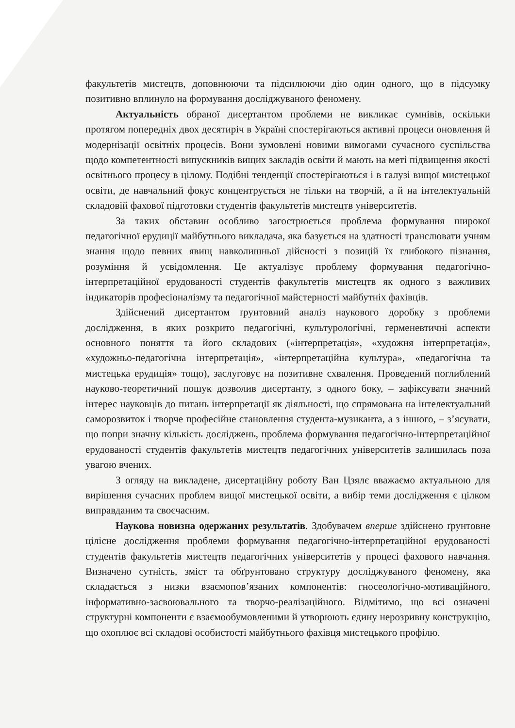факультетів мистецтв, доповнюючи та підсилюючи дію один одного, що в підсумку позитивно вплинуло на формування досліджуваного феномену.
Актуальність обраної дисертантом проблеми не викликає сумнівів, оскільки протягом попередніх двох десятиріч в Україні спостерігаються активні процеси оновлення й модернізації освітніх процесів. Вони зумовлені новими вимогами сучасного суспільства щодо компетентності випускників вищих закладів освіти й мають на меті підвищення якості освітнього процесу в цілому. Подібні тенденції спостерігаються і в галузі вищої мистецької освіти, де навчальний фокус концентрується не тільки на творчій, а й на інтелектуальній складовій фахової підготовки студентів факультетів мистецтв університетів.
За таких обставин особливо загострюється проблема формування широкої педагогічної ерудиції майбутнього викладача, яка базується на здатності транслювати учням знання щодо певних явищ навколишньої дійсності з позицій їх глибокого пізнання, розуміння й усвідомлення. Це актуалізує проблему формування педагогічно-інтерпретаційної ерудованості студентів факультетів мистецтв як одного з важливих індикаторів професіоналізму та педагогічної майстерності майбутніх фахівців.
Здійснений дисертантом ґрунтовний аналіз наукового доробку з проблеми дослідження, в яких розкрито педагогічні, культурологічні, герменевтичні аспекти основного поняття та його складових («інтерпретація», «художня інтерпретація», «художньо-педагогічна інтерпретація», «інтерпретаційна культура», «педагогічна та мистецька ерудиція» тощо), заслуговує на позитивне схвалення. Проведений поглиблений науково-теоретичний пошук дозволив дисертанту, з одного боку, – зафіксувати значний інтерес науковців до питань інтерпретації як діяльності, що спрямована на інтелектуальний саморозвиток і творче професійне становлення студента-музиканта, а з іншого, – з’ясувати, що попри значну кількість досліджень, проблема формування педагогічно-інтерпретаційної ерудованості студентів факультетів мистецтв педагогічних університетів залишилась поза увагою вчених.
З огляду на викладене, дисертаційну роботу Ван Цзялє вважаємо актуальною для вирішення сучасних проблем вищої мистецької освіти, а вибір теми дослідження є цілком виправданим та своєчасним.
Наукова новизна одержаних результатів. Здобувачем вперше здійснено ґрунтовне цілісне дослідження проблеми формування педагогічно-інтерпретаційної ерудованості студентів факультетів мистецтв педагогічних університетів у процесі фахового навчання. Визначено сутність, зміст та обґрунтовано структуру досліджуваного феномену, яка складається з низки взаємопов’язаних компонентів: гносеологічно-мотиваційного, інформативно-засвоювального та творчо-реалізаційного. Відмітимо, що всі означені структурні компоненти є взаємообумовленими й утворюють єдину нерозривну конструкцію, що охоплює всі складові особистості майбутнього фахівця мистецького профілю.